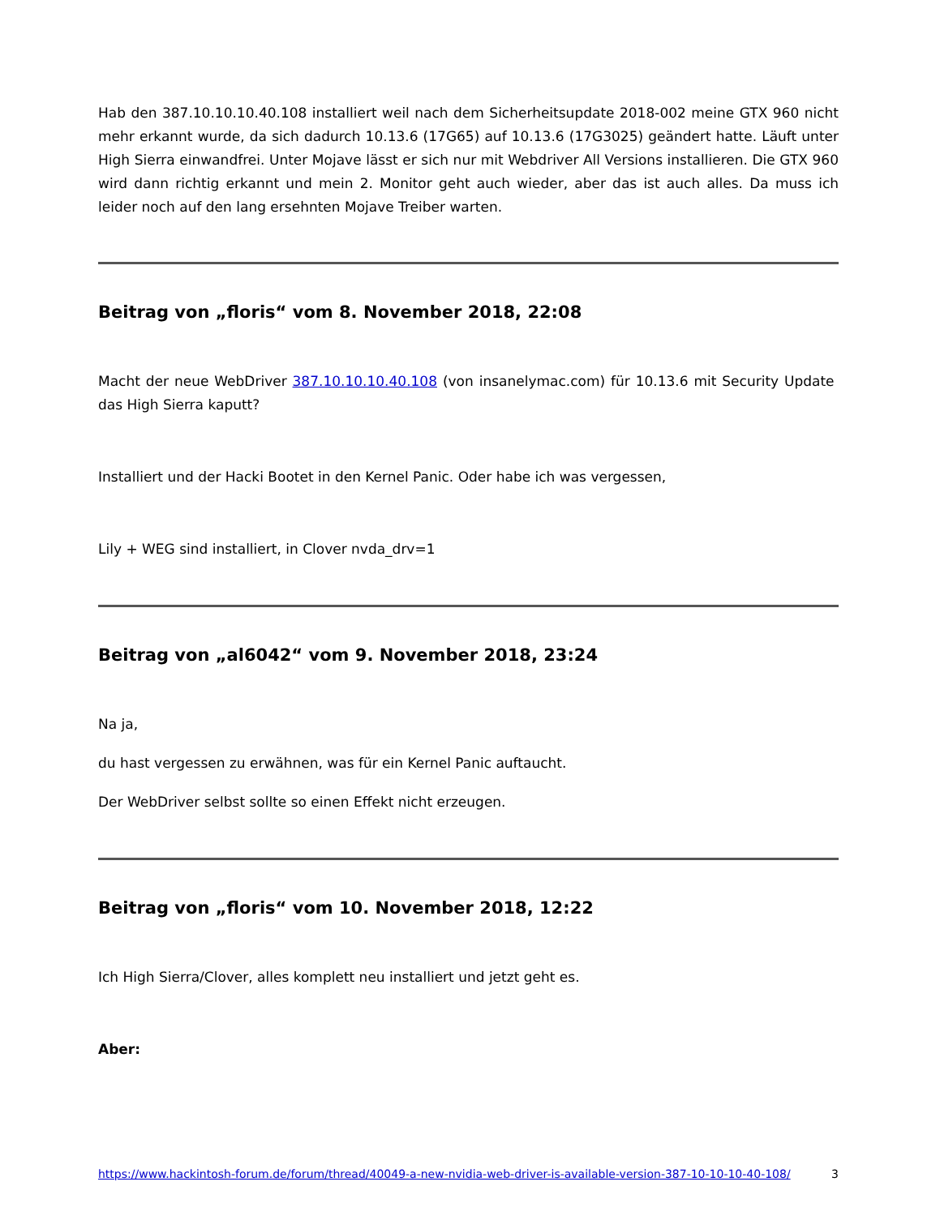Hab den 387.10.10.10.40.108 installiert weil nach dem Sicherheitsupdate 2018-002 meine GTX 960 nicht mehr erkannt wurde, da sich dadurch 10.13.6 (17G65) auf 10.13.6 (17G3025) geändert hatte. Läuft unter High Sierra einwandfrei. Unter Mojave lässt er sich nur mit Webdriver All Versions installieren. Die GTX 960 wird dann richtig erkannt und mein 2. Monitor geht auch wieder, aber das ist auch alles. Da muss ich leider noch auf den lang ersehnten Mojave Treiber warten.
Beitrag von „floris“ vom 8. November 2018, 22:08
Macht der neue WebDriver 387.10.10.10.40.108 (von insanelymac.com) für 10.13.6 mit Security Update das High Sierra kaputt?
Installiert und der Hacki Bootet in den Kernel Panic. Oder habe ich was vergessen,
Lily + WEG sind installiert, in Clover nvda_drv=1
Beitrag von „al6042“ vom 9. November 2018, 23:24
Na ja,
du hast vergessen zu erwähnen, was für ein Kernel Panic auftaucht.
Der WebDriver selbst sollte so einen Effekt nicht erzeugen.
Beitrag von „floris“ vom 10. November 2018, 12:22
Ich High Sierra/Clover, alles komplett neu installiert und jetzt geht es.
Aber:
https://www.hackintosh-forum.de/forum/thread/40049-a-new-nvidia-web-driver-is-available-version-387-10-10-10-40-108/ 3